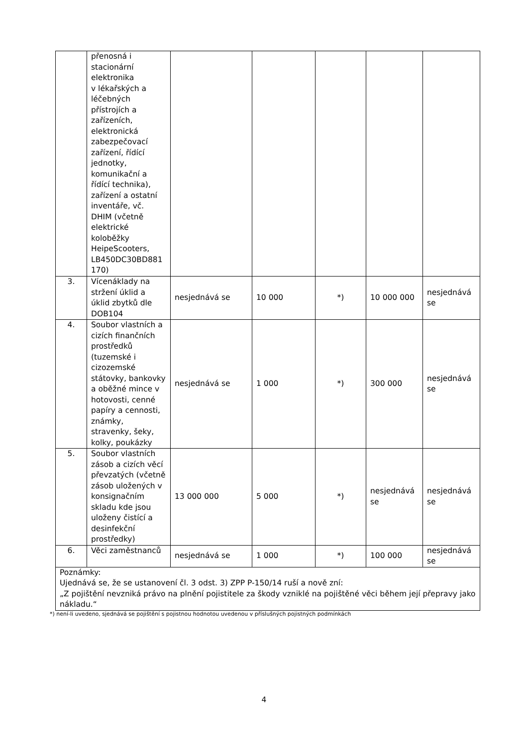| | přenosná i stacionární elektronika v lékařských a léčebných přístrojích a zařízeních, elektronická zabezpečovací zařízení, řídící jednotky, komunikační a řídící technika), zařízení a ostatní inventáře, vč. DHIM (včetně elektrické koloběžky HeipeScooters, LB450DC30BD881 170) | | | | | |
| 3. | Vícenáklady na stržení úklid a úklid zbytků dle DOB104 | nesjednává se | 10 000 | *) | 10 000 000 | nesjednává se |
| 4. | Soubor vlastních a cizích finančních prostředků (tuzemské i cizozemské státovky, bankovky a oběžné mince v hotovosti, cenné papíry a cennosti, známky, stravenky, šeky, kolky, poukázky | nesjednává se | 1 000 | *) | 300 000 | nesjednává se |
| 5. | Soubor vlastních zásob a cizích věcí převzatých (včetně zásob uložených v konsignačním skladu kde jsou uloženy čistící a desinfekční prostředky) | 13 000 000 | 5 000 | *) | nesjednává se | nesjednává se |
| 6. | Věci zaměstnanců | nesjednává se | 1 000 | *) | 100 000 | nesjednává se |
| Poznámky: Ujednává se, že se ustanovení čl. 3 odst. 3) ZPP P-150/14 ruší a nově zní: „Z pojištění nevzniká právo na plnění pojistitele za škody vzniklé na pojištěné věci během její přepravy jako nákladu.“ | | | | | | |
*) není-li uvedeno, sjednává se pojištění s pojistnou hodnotou uvedenou v příslušných pojistných podmínkách
4